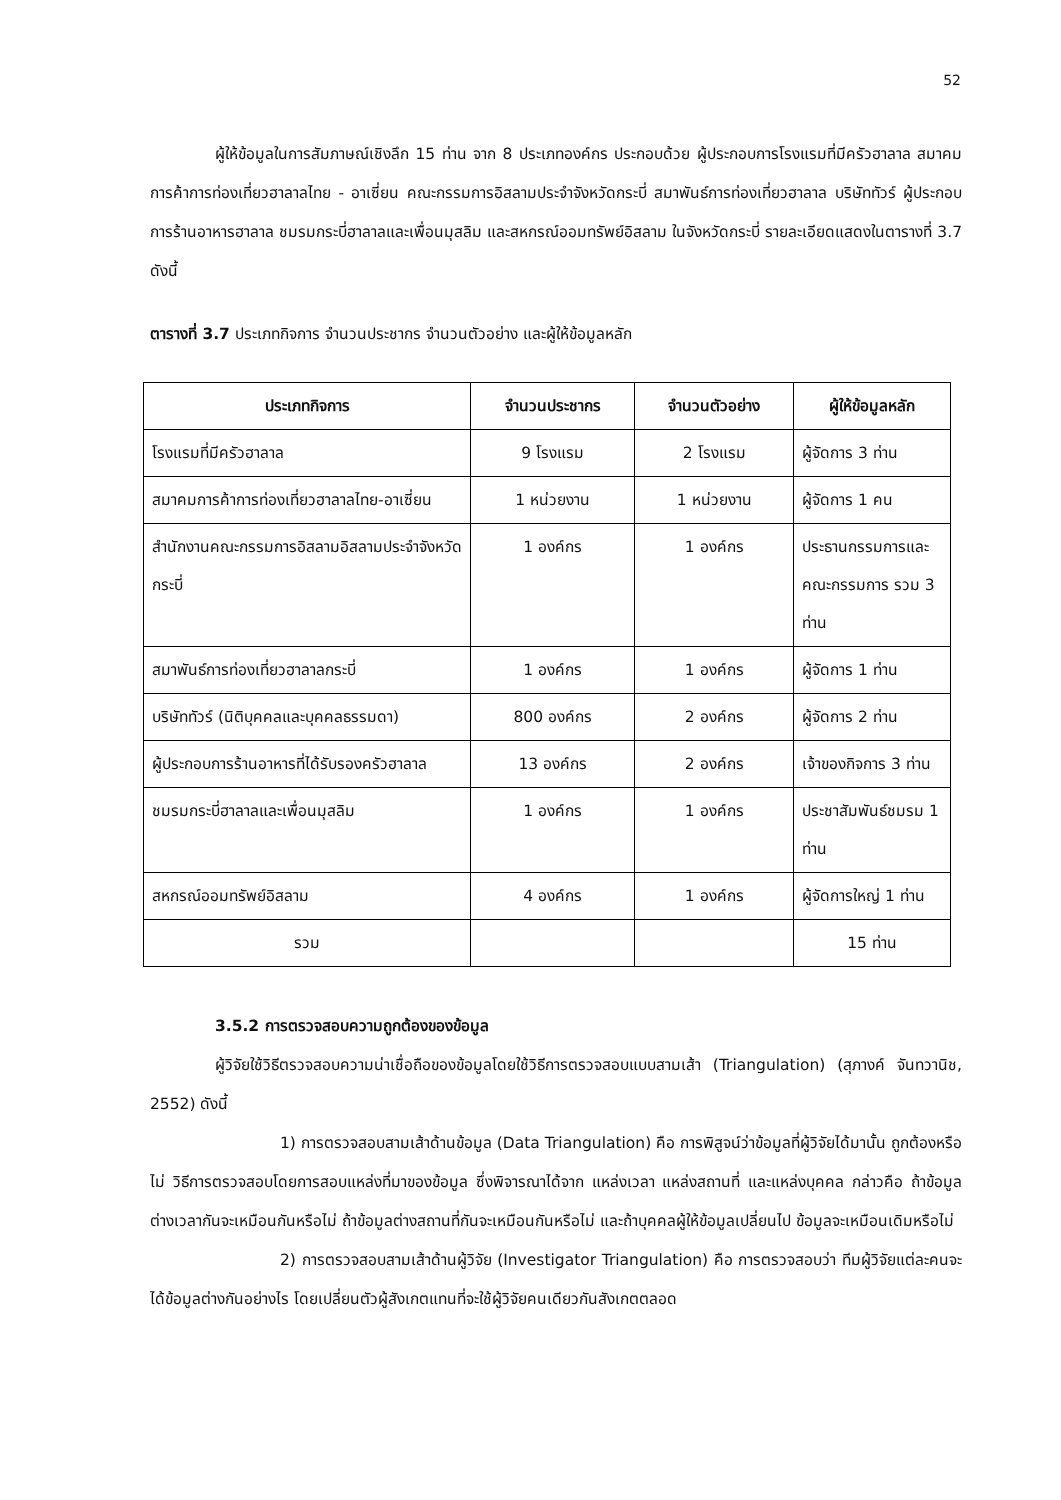52
ผู้ให้ข้อมูลในการสัมภาษณ์เชิงลึก 15 ท่าน จาก 8 ประเภทองค์กร ประกอบด้วย ผู้ประกอบการโรงแรมที่มีครัวฮาลาล สมาคมการค้าการท่องเที่ยวฮาลาลไทย - อาเซี่ยน คณะกรรมการอิสลามประจำจังหวัดกระบี่ สมาพันธ์การท่องเที่ยวฮาลาล บริษัททัวร์ ผู้ประกอบการร้านอาหารฮาลาล ชมรมกระบี่ฮาลาลและเพื่อนมุสลิม และสหกรณ์ออมทรัพย์อิสลาม ในจังหวัดกระบี่ รายละเอียดแสดงในตารางที่ 3.7 ดังนี้
ตารางที่ 3.7 ประเภทกิจการ จำนวนประชากร จำนวนตัวอย่าง และผู้ให้ข้อมูลหลัก
| ประเภทกิจการ | จำนวนประชากร | จำนวนตัวอย่าง | ผู้ให้ข้อมูลหลัก |
| --- | --- | --- | --- |
| โรงแรมที่มีครัวฮาลาล | 9 โรงแรม | 2 โรงแรม | ผู้จัดการ 3 ท่าน |
| สมาคมการค้าการท่องเที่ยวฮาลาลไทย-อาเซี่ยน | 1 หน่วยงาน | 1 หน่วยงาน | ผู้จัดการ 1 คน |
| สำนักงานคณะกรรมการอิสลามอิสลามประจำจังหวัดกระบี่ | 1 องค์กร | 1 องค์กร | ประธานกรรมการและคณะกรรมการ รวม 3 ท่าน |
| สมาพันธ์การท่องเที่ยวฮาลาลกระบี่ | 1 องค์กร | 1 องค์กร | ผู้จัดการ 1 ท่าน |
| บริษัททัวร์ (นิติบุคคลและบุคคลธรรมดา) | 800 องค์กร | 2 องค์กร | ผู้จัดการ 2 ท่าน |
| ผู้ประกอบการร้านอาหารที่ได้รับรองครัวฮาลาล | 13 องค์กร | 2 องค์กร | เจ้าของกิจการ 3 ท่าน |
| ชมรมกระบี่ฮาลาลและเพื่อนมุสลิม | 1 องค์กร | 1 องค์กร | ประชาสัมพันธ์ชมรม 1 ท่าน |
| สหกรณ์ออมทรัพย์อิสลาม | 4 องค์กร | 1 องค์กร | ผู้จัดการใหญ่ 1 ท่าน |
| รวม | | | 15 ท่าน |
3.5.2 การตรวจสอบความถูกต้องของข้อมูล
ผู้วิจัยใช้วิธีตรวจสอบความน่าเชื่อถือของข้อมูลโดยใช้วิธีการตรวจสอบแบบสามเส้า (Triangulation) (สุภางค์ จันทวานิช, 2552) ดังนี้
1) การตรวจสอบสามเส้าด้านข้อมูล (Data Triangulation) คือ การพิสูจน์ว่าข้อมูลที่ผู้วิจัยได้มานั้น ถูกต้องหรือไม่ วิธีการตรวจสอบโดยการสอบแหล่งที่มาของข้อมูล ซึ่งพิจารณาได้จาก แหล่งเวลา แหล่งสถานที่ และแหล่งบุคคล กล่าวคือ ถ้าข้อมูลต่างเวลากันจะเหมือนกันหรือไม่ ถ้าข้อมูลต่างสถานที่กันจะเหมือนกันหรือไม่ และถ้าบุคคลผู้ให้ข้อมูลเปลี่ยนไป ข้อมูลจะเหมือนเดิมหรือไม่
2) การตรวจสอบสามเส้าด้านผู้วิจัย (Investigator Triangulation) คือ การตรวจสอบว่า ทีมผู้วิจัยแต่ละคนจะได้ข้อมูลต่างกันอย่างไร โดยเปลี่ยนตัวผู้สังเกตแทนที่จะใช้ผู้วิจัยคนเดียวกันสังเกตตลอด